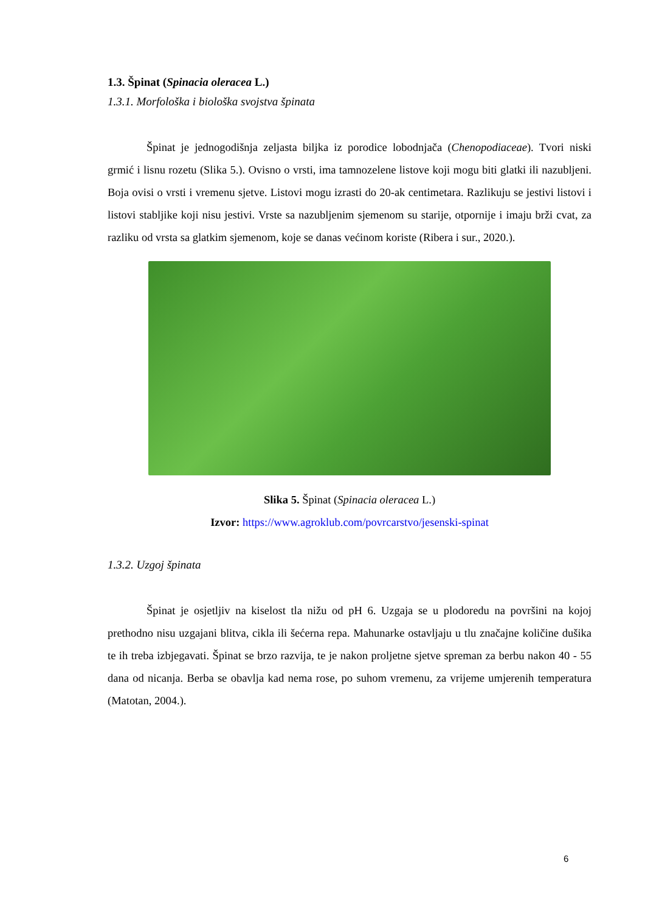1.3. Špinat (Spinacia oleracea L.)
1.3.1. Morfološka i biološka svojstva špinata
Špinat je jednogodišnja zeljasta biljka iz porodice lobodnjača (Chenopodiaceae). Tvori niski grmić i lisnu rozetu (Slika 5.). Ovisno o vrsti, ima tamnozelene listove koji mogu biti glatki ili nazubljeni. Boja ovisi o vrsti i vremenu sjetve. Listovi mogu izrasti do 20-ak centimetara. Razlikuju se jestivi listovi i listovi stabljike koji nisu jestivi. Vrste sa nazubljenim sjemenom su starije, otpornije i imaju brži cvat, za razliku od vrsta sa glatkim sjemenom, koje se danas većinom koriste (Ribera i sur., 2020.).
Slika 5. Špinat (Spinacia oleracea L.)
Izvor: https://www.agroklub.com/povrcarstvo/jesenski-spinat
1.3.2. Uzgoj špinata
Špinat je osjetljiv na kiselost tla nižu od pH 6. Uzgaja se u plodoredu na površini na kojoj prethodno nisu uzgajani blitva, cikla ili šećerna repa. Mahunarke ostavljaju u tlu značajne količine dušika te ih treba izbjegavati. Špinat se brzo razvija, te je nakon proljetne sjetve spreman za berbu nakon 40 - 55 dana od nicanja. Berba se obavlja kad nema rose, po suhom vremenu, za vrijeme umjerenih temperatura (Matotan, 2004.).
6